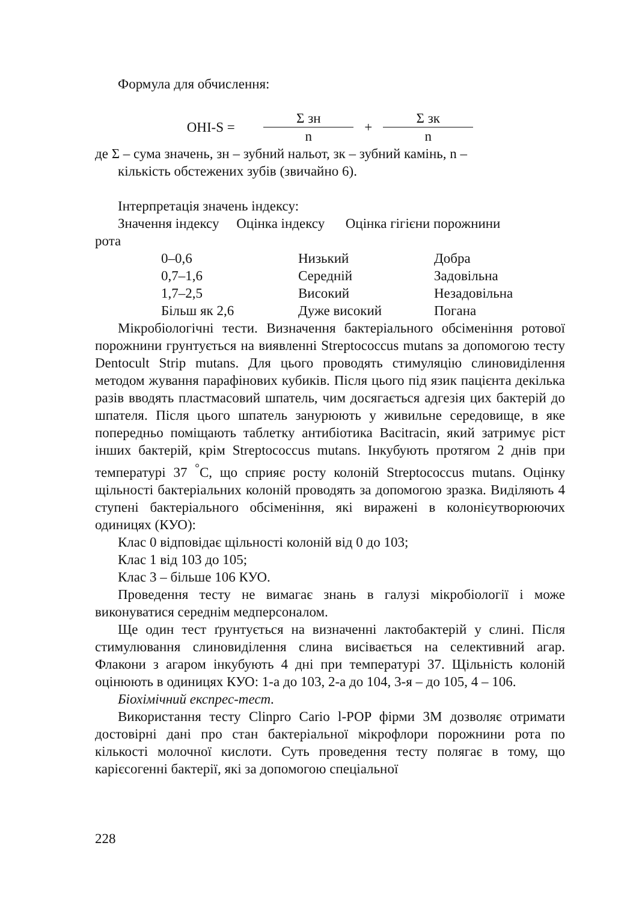Формула для обчислення:
OHI-S = Σ зн n + Σ зк n
де Σ – сума значень, зн – зубний нальот, зк – зубний камінь, n –
кількість обстежених зубів (звичайно 6).
Інтерпретація значень індексу:
Значення індексу Оцінка індексу Оцінка гігієни порожнини
рота
| 0–0,6 | Низький | Добра |
| 0,7–1,6 | Середній | Задовільна |
| 1,7–2,5 | Високий | Незадовільна |
| Більш як 2,6 | Дуже високий | Погана |
Мікробіологічні тести. Визначення бактеріального обсіменіння ротової порожнини грунтується на виявленні Streptococcus mutans за допомогою тесту Dentocult Strip mutans. Для цього проводять стимуляцію слиновиділення методом жування парафінових кубиків. Після цього під язик пацієнта декілька разів вводять пластмасовий шпатель, чим досягається адгезія цих бактерій до шпателя. Після цього шпатель занурюють у живильне середовище, в яке попередньо поміщають таблетку антибіотика Bacitracin, який затримує ріст інших бактерій, крім Streptococcus mutans. Інкубують протягом 2 днів при температурі 37 <sup>°</sup>С, що сприяє росту колоній Streptococcus mutans. Оцінку щільності бактеріальних колоній проводять за допомогою зразка. Виділяють 4 ступені бактеріального обсіменіння, які виражені в колонієутворюючих одиницях (КУО):
Клас 0 відповідає щільності колоній від 0 до 103;
Клас 1 від 103 до 105;
Клас 3 – більше 106 КУО.
Проведення тесту не вимагає знань в галузі мікробіології і може виконуватися середнім медперсоналом.
Ще один тест ґрунтується на визначенні лактобактерій у слині. Після стимулювання слиновиділення слина висівається на селективний агар. Флакони з агаром інкубують 4 дні при температурі 37. Щільність колоній оцінюють в одиницях КУО: 1-а до 103, 2-а до 104, 3-я – до 105, 4 – 106.
Біохімічний експрес-тест.
Використання тесту Clinpro Cario l-POP фірми 3M дозволяє отримати достовірні дані про стан бактеріальної мікрофлори порожнини рота по кількості молочної кислоти. Суть проведення тесту полягає в тому, що карієсогенні бактерії, які за допомогою спеціальної
228